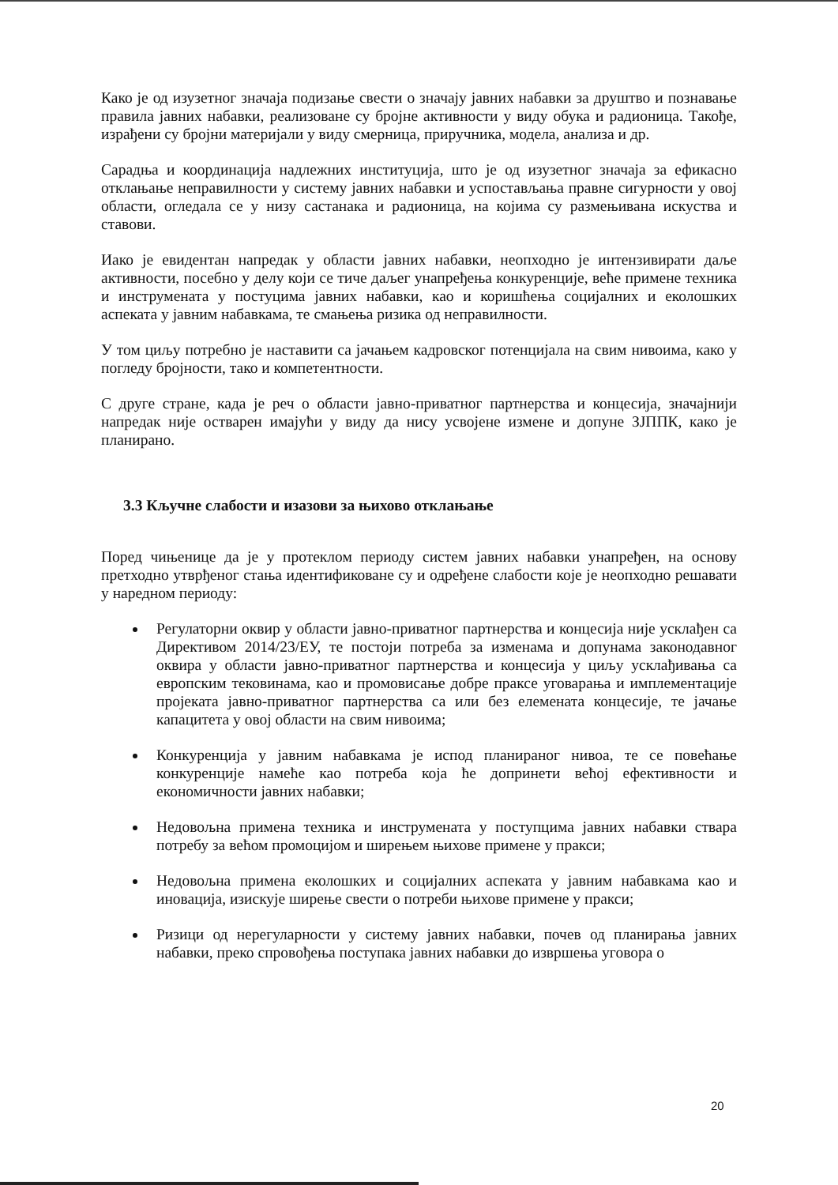Како је од изузетног значаја подизање свести о значају јавних набавки за друштво и познавање правила јавних набавки, реализоване су бројне активности у виду обука и радионица. Такође, израђени су бројни материјали у виду смерница, приручника, модела, анализа и др.
Сарадња и координација надлежних институција, што је од изузетног значаја за ефикасно отклањање неправилности у систему јавних набавки и успостављања правне сигурности у овој области, огледала се у низу састанака и радионица, на којима су размењивана искуства и ставови.
Иако је евидентан напредак у области јавних набавки, неопходно је интензивирати даље активности, посебно у делу који се тиче даљег унапређења конкуренције, веће примене техника и инструмената у постуцима јавних набавки, као и коришћења социјалних и еколошких аспеката у јавним набавкама, те смањења ризика од неправилности.
У том циљу потребно је наставити са јачањем кадровског потенцијала на свим нивоима, како у погледу бројности, тако и компетентности.
С друге стране, када је реч о области јавно-приватног партнерства и концесија, значајнији напредак није остварен имајући у виду да нису усвојене измене и допуне ЗЈППК, како је планирано.
3.3 Кључне слабости и изазови за њихово отклањање
Поред чињенице да је у протеклом периоду систем јавних набавки унапређен, на основу претходно утврђеног стања идентификоване су и одређене слабости које је неопходно решавати у наредном периоду:
Регулаторни оквир у области јавно-приватног партнерства и концесија није усклађен са Директивом 2014/23/ЕУ, те постоји потреба за изменама и допунама законодавног оквира у области јавно-приватног партнерства и концесија у циљу усклађивања са европским тековинама, као и промовисање добре праксе уговарања и имплементације пројеката јавно-приватног партнерства са или без елемената концесије, те јачање капацитета у овој области на свим нивоима;
Конкуренција у јавним набавкама је испод планираног нивоа, те се повећање конкуренције намеће као потреба која ће допринети већој ефективности и економичности јавних набавки;
Недовољна примена техника и инструмената у поступцима јавних набавки ствара потребу за већом промоцијом и ширењем њихове примене у пракси;
Недовољна примена еколошких и социјалних аспеката у јавним набавкама као и иновација, изискује ширење свести о потреби њихове примене у пракси;
Ризици од нерегуларности у систему јавних набавки, почев од планирања јавних набавки, преко спровођења поступака јавних набавки до извршења уговора о
20